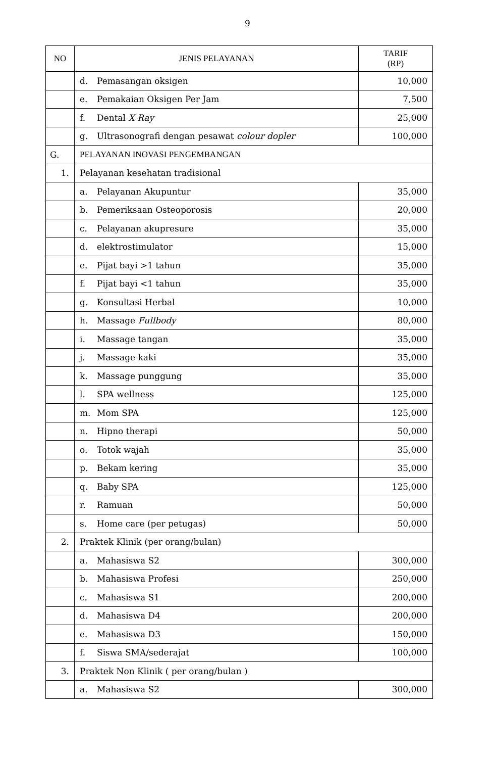9
| NO | JENIS PELAYANAN | TARIF (RP) |
| --- | --- | --- |
| | d. Pemasangan oksigen | 10,000 |
| | e. Pemakaian Oksigen Per Jam | 7,500 |
| | f. Dental X Ray | 25,000 |
| | g. Ultrasonografi dengan pesawat colour dopler | 100,000 |
| G. | PELAYANAN INOVASI PENGEMBANGAN | |
| 1. | Pelayanan kesehatan tradisional | |
| | a. Pelayanan Akupuntur | 35,000 |
| | b. Pemeriksaan Osteoporosis | 20,000 |
| | c. Pelayanan akupresure | 35,000 |
| | d. elektrostimulator | 15,000 |
| | e. Pijat bayi >1 tahun | 35,000 |
| | f. Pijat bayi <1 tahun | 35,000 |
| | g. Konsultasi Herbal | 10,000 |
| | h. Massage Fullbody | 80,000 |
| | i. Massage tangan | 35,000 |
| | j. Massage kaki | 35,000 |
| | k. Massage punggung | 35,000 |
| | l. SPA wellness | 125,000 |
| | m. Mom SPA | 125,000 |
| | n. Hipno therapi | 50,000 |
| | o. Totok wajah | 35,000 |
| | p. Bekam kering | 35,000 |
| | q. Baby SPA | 125,000 |
| | r. Ramuan | 50,000 |
| | s. Home care (per petugas) | 50,000 |
| 2. | Praktek Klinik (per orang/bulan) | |
| | a. Mahasiswa S2 | 300,000 |
| | b. Mahasiswa Profesi | 250,000 |
| | c. Mahasiswa S1 | 200,000 |
| | d. Mahasiswa D4 | 200,000 |
| | e. Mahasiswa D3 | 150,000 |
| | f. Siswa SMA/sederajat | 100,000 |
| 3. | Praktek Non Klinik ( per orang/bulan ) | |
| | a. Mahasiswa S2 | 300,000 |